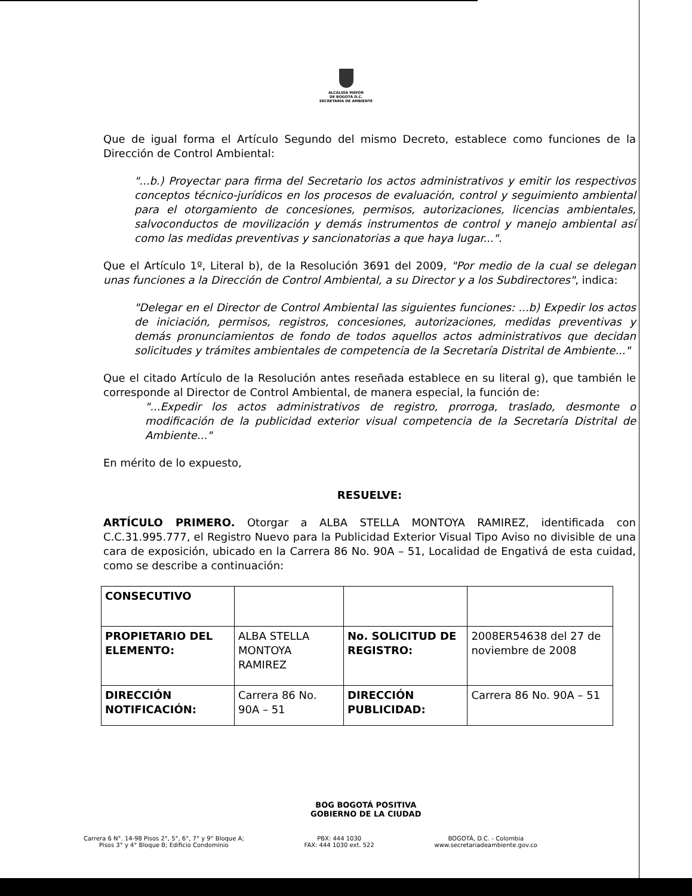ALCALDÍA MAYOR
DE BOGOTÁ D.C.
SECRETARÍA DE AMBIENTE
Que de igual forma el Artículo Segundo del mismo Decreto, establece como funciones de la Dirección de Control Ambiental:
"...b.) Proyectar para firma del Secretario los actos administrativos y emitir los respectivos conceptos técnico-jurídicos en los procesos de evaluación, control y seguimiento ambiental para el otorgamiento de concesiones, permisos, autorizaciones, licencias ambientales, salvoconductos de movilización y demás instrumentos de control y manejo ambiental así como las medidas preventivas y sancionatorias a que haya lugar...".
Que el Artículo 1º, Literal b), de la Resolución 3691 del 2009, "Por medio de la cual se delegan unas funciones a la Dirección de Control Ambiental, a su Director y a los Subdirectores", indica:
"Delegar en el Director de Control Ambiental las siguientes funciones: ...b) Expedir los actos de iniciación, permisos, registros, concesiones, autorizaciones, medidas preventivas y demás pronunciamientos de fondo de todos aquellos actos administrativos que decidan solicitudes y trámites ambientales de competencia de la Secretaría Distrital de Ambiente..."
Que el citado Artículo de la Resolución antes reseñada establece en su literal g), que también le corresponde al Director de Control Ambiental, de manera especial, la función de:
"...Expedir los actos administrativos de registro, prorroga, traslado, desmonte o modificación de la publicidad exterior visual competencia de la Secretaría Distrital de Ambiente..."
En mérito de lo expuesto,
RESUELVE:
ARTÍCULO PRIMERO. Otorgar a ALBA STELLA MONTOYA RAMIREZ, identificada con C.C.31.995.777, el Registro Nuevo para la Publicidad Exterior Visual Tipo Aviso no divisible de una cara de exposición, ubicado en la Carrera 86 No. 90A – 51, Localidad de Engativá de esta cuidad, como se describe a continuación:
| CONSECUTIVO | | | |
| PROPIETARIO DEL ELEMENTO: | ALBA STELLA MONTOYA RAMIREZ | No. SOLICITUD DE REGISTRO: | 2008ER54638 del 27 de noviembre de 2008 |
| DIRECCIÓN NOTIFICACIÓN: | Carrera 86 No. 90A – 51 | DIRECCIÓN PUBLICIDAD: | Carrera 86 No. 90A – 51 |
BOG BOGOTÁ POSITIVA
GOBIERNO DE LA CIUDAD
Carrera 6 N°. 14-98 Pisos 2°, 5°, 6°, 7° y 9° Bloque A;
Pisos 3° y 4° Bloque B; Edificio Condominio
PBX: 444 1030
FAX: 444 1030 ext. 522
BOGOTÁ, D.C. - Colombia
www.secretariadeambiente.gov.co